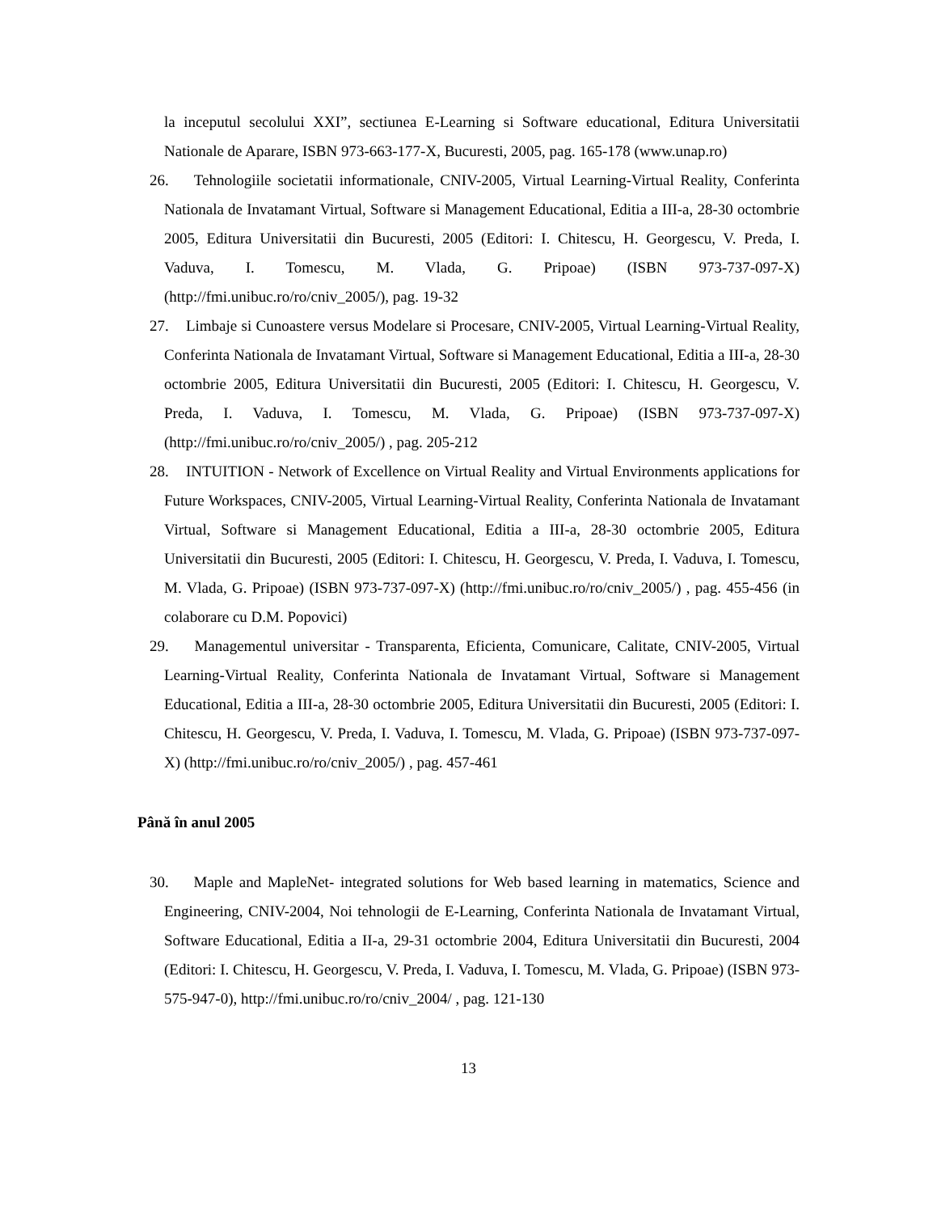la inceputul secolului XXI”, sectiunea E-Learning si Software educational, Editura Universitatii Nationale de Aparare, ISBN 973-663-177-X, Bucuresti, 2005, pag. 165-178 (www.unap.ro)
26. Tehnologiile societatii informationale, CNIV-2005, Virtual Learning-Virtual Reality, Conferinta Nationala de Invatamant Virtual, Software si Management Educational, Editia a III-a, 28-30 octombrie 2005, Editura Universitatii din Bucuresti, 2005 (Editori: I. Chitescu, H. Georgescu, V. Preda, I. Vaduva, I. Tomescu, M. Vlada, G. Pripoae) (ISBN 973-737-097-X) (http://fmi.unibuc.ro/ro/cniv_2005/), pag. 19-32
27. Limbaje si Cunoastere versus Modelare si Procesare, CNIV-2005, Virtual Learning-Virtual Reality, Conferinta Nationala de Invatamant Virtual, Software si Management Educational, Editia a III-a, 28-30 octombrie 2005, Editura Universitatii din Bucuresti, 2005 (Editori: I. Chitescu, H. Georgescu, V. Preda, I. Vaduva, I. Tomescu, M. Vlada, G. Pripoae) (ISBN 973-737-097-X) (http://fmi.unibuc.ro/ro/cniv_2005/) , pag. 205-212
28. INTUITION - Network of Excellence on Virtual Reality and Virtual Environments applications for Future Workspaces, CNIV-2005, Virtual Learning-Virtual Reality, Conferinta Nationala de Invatamant Virtual, Software si Management Educational, Editia a III-a, 28-30 octombrie 2005, Editura Universitatii din Bucuresti, 2005 (Editori: I. Chitescu, H. Georgescu, V. Preda, I. Vaduva, I. Tomescu, M. Vlada, G. Pripoae) (ISBN 973-737-097-X) (http://fmi.unibuc.ro/ro/cniv_2005/) , pag. 455-456 (in colaborare cu D.M. Popovici)
29. Managementul universitar - Transparenta, Eficienta, Comunicare, Calitate, CNIV-2005, Virtual Learning-Virtual Reality, Conferinta Nationala de Invatamant Virtual, Software si Management Educational, Editia a III-a, 28-30 octombrie 2005, Editura Universitatii din Bucuresti, 2005 (Editori: I. Chitescu, H. Georgescu, V. Preda, I. Vaduva, I. Tomescu, M. Vlada, G. Pripoae) (ISBN 973-737-097-X) (http://fmi.unibuc.ro/ro/cniv_2005/) , pag. 457-461
Până în anul 2005
30. Maple and MapleNet- integrated solutions for Web based learning in matematics, Science and Engineering, CNIV-2004, Noi tehnologii de E-Learning, Conferinta Nationala de Invatamant Virtual, Software Educational, Editia a II-a, 29-31 octombrie 2004, Editura Universitatii din Bucuresti, 2004 (Editori: I. Chitescu, H. Georgescu, V. Preda, I. Vaduva, I. Tomescu, M. Vlada, G. Pripoae) (ISBN 973-575-947-0), http://fmi.unibuc.ro/ro/cniv_2004/ , pag. 121-130
13